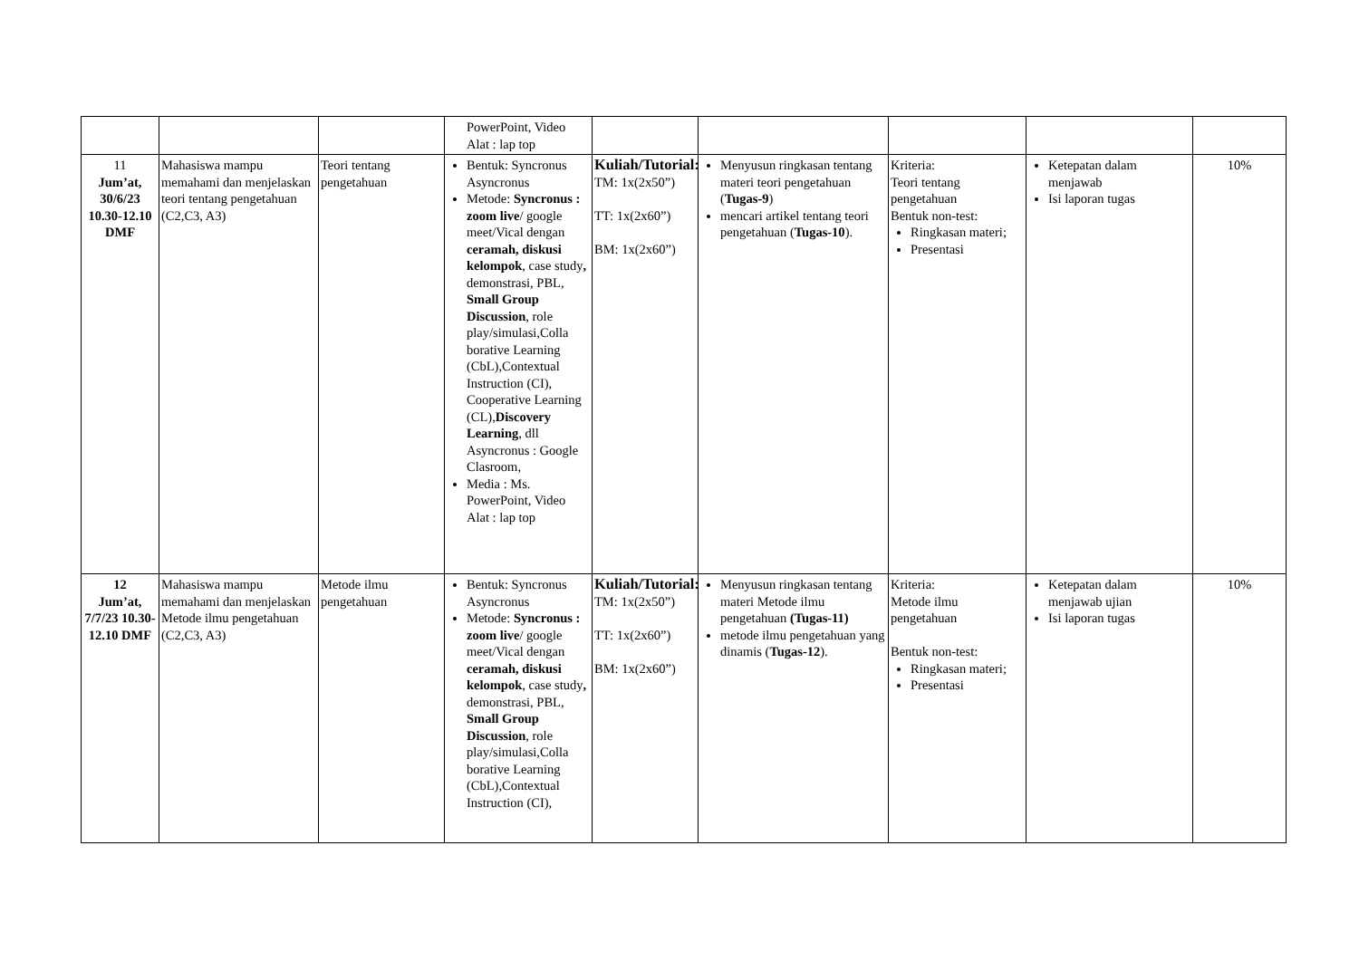| | | | PowerPoint, Video Alat : lap top | | | | | |
| 11 Jum’at, 30/6/23 10.30-12.10 DMF | Mahasiswa mampu memahami dan menjelaskan teori tentang pengetahuan (C2,C3, A3) | Teori tentang pengetahuan | Bentuk: Syncronus Asyncronus Metode: Syncronus : zoom live / google meet/Vical dengan ceramah, diskusi kelompok , case study , demonstrasi, PBL, Small Group Discussion , role play/simulasi,Colla borative Learning (CbL),Contextual Instruction (CI), Cooperative Learning (CL), Discovery Learning , dll Asyncronus : Google Clasroom, Media : Ms. PowerPoint, Video Alat : lap top | Kuliah/Tutorial: TM: 1x(2x50”) TT: 1x(2x60”) BM: 1x(2x60”) | Menyusun ringkasan tentang materi teori pengetahuan ( Tugas-9 ) mencari artikel tentang teori pengetahuan ( Tugas-10 ). | Kriteria: Teori tentang pengetahuan Bentuk non-test: Ringkasan materi; Presentasi | Ketepatan dalam menjawab Isi laporan tugas | 10% |
| 12 Jum’at, 7/7/23 10.30-12.10 DMF | Mahasiswa mampu memahami dan menjelaskan Metode ilmu pengetahuan (C2,C3, A3) | Metode ilmu pengetahuan | Bentuk: Syncronus Asyncronus Metode: Syncronus : zoom live / google meet/Vical dengan ceramah, diskusi kelompok , case study , demonstrasi, PBL, Small Group Discussion , role play/simulasi,Colla borative Learning (CbL),Contextual Instruction (CI), | Kuliah/Tutorial: TM: 1x(2x50”) TT: 1x(2x60”) BM: 1x(2x60”) | Menyusun ringkasan tentang materi Metode ilmu pengetahuan (Tugas-11) metode ilmu pengetahuan yang dinamis ( Tugas-12 ). | Kriteria: Metode ilmu pengetahuan Bentuk non-test: Ringkasan materi; Presentasi | Ketepatan dalam menjawab ujian Isi laporan tugas | 10% |